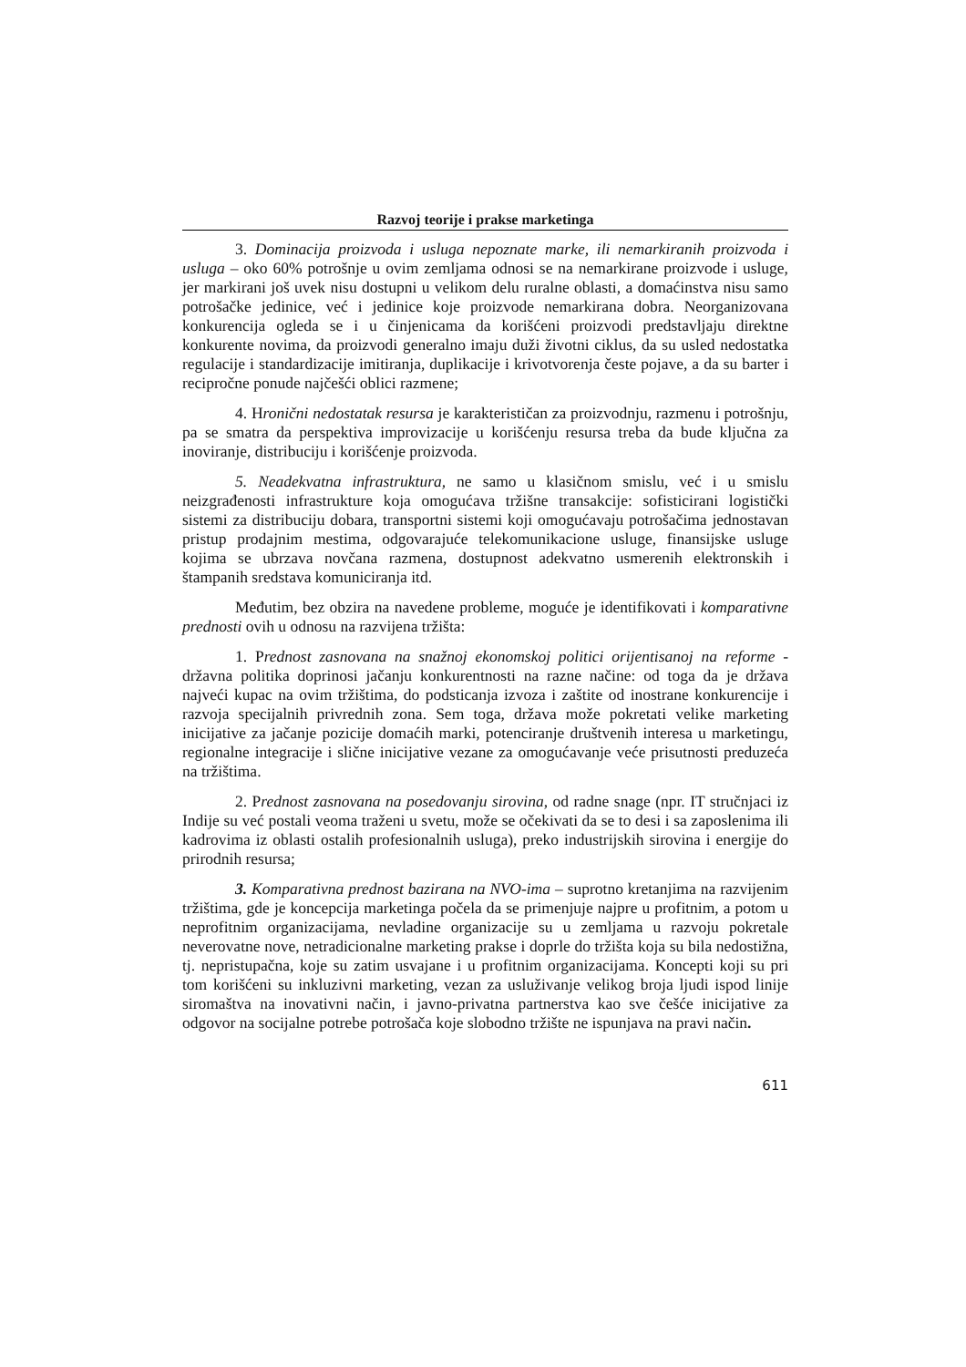Razvoj teorije i prakse marketinga
3. Dominacija proizvoda i usluga nepoznate marke, ili nemarkiranih proizvoda i usluga – oko 60% potrošnje u ovim zemljama odnosi se na nemarkirane proizvode i usluge, jer markirani još uvek nisu dostupni u velikom delu ruralne oblasti, a domaćinstva nisu samo potrošačke jedinice, već i jedinice koje proizvode nemarkirana dobra. Neorganizovana konkurencija ogleda se i u činjenicama da korišćeni proizvodi predstavljaju direktne konkurente novima, da proizvodi generalno imaju duži životni ciklus, da su usled nedostatka regulacije i standardizacije imitiranja, duplikacije i krivotvorenja česte pojave, a da su barter i recipročne ponude najčešći oblici razmene;
4. Hronični nedostatak resursa je karakterističan za proizvodnju, razmenu i potrošnju, pa se smatra da perspektiva improvizacije u korišćenju resursa treba da bude ključna za inoviranje, distribuciju i korišćenje proizvoda.
5. Neadekvatna infrastruktura, ne samo u klasičnom smislu, već i u smislu neizgrađenosti infrastrukture koja omogućava tržišne transakcije: sofisticirani logistički sistemi za distribuciju dobara, transportni sistemi koji omogućavaju potrošačima jednostavan pristup prodajnim mestima, odgovarajuće telekomunikacione usluge, finansijske usluge kojima se ubrzava novčana razmena, dostupnost adekvatno usmerenih elektronskih i štampanih sredstava komuniciranja itd.
Međutim, bez obzira na navedene probleme, moguće je identifikovati i komparativne prednosti ovih u odnosu na razvijena tržišta:
1. Prednost zasnovana na snažnoj ekonomskoj politici orijentisanoj na reforme - državna politika doprinosi jačanju konkurentnosti na razne načine: od toga da je država najveći kupac na ovim tržištima, do podsticanja izvoza i zaštite od inostrane konkurencije i razvoja specijalnih privrednih zona. Sem toga, država može pokretati velike marketing inicijative za jačanje pozicije domaćih marki, potenciranje društvenih interesa u marketingu, regionalne integracije i slične inicijative vezane za omogućavanje veće prisutnosti preduzeća na tržištima.
2. Prednost zasnovana na posedovanju sirovina, od radne snage (npr. IT stručnjaci iz Indije su već postali veoma traženi u svetu, može se očekivati da se to desi i sa zaposlenima ili kadrovima iz oblasti ostalih profesionalnih usluga), preko industrijskih sirovina i energije do prirodnih resursa;
3. Komparativna prednost bazirana na NVO-ima – suprotno kretanjima na razvijenim tržištima, gde je koncepcija marketinga počela da se primenjuje najpre u profitnim, a potom u neprofitnim organizacijama, nevladine organizacije su u zemljama u razvoju pokretale neverovatne nove, netradicionalne marketing prakse i doprle do tržišta koja su bila nedostižna, tj. nepristupačna, koje su zatim usvajane i u profitnim organizacijama. Koncepti koji su pri tom korišćeni su inkluzivni marketing, vezan za usluživanje velikog broja ljudi ispod linije siromaštva na inovativni način, i javno-privatna partnerstva kao sve češće inicijative za odgovor na socijalne potrebe potrošača koje slobodno tržište ne ispunjava na pravi način.
611